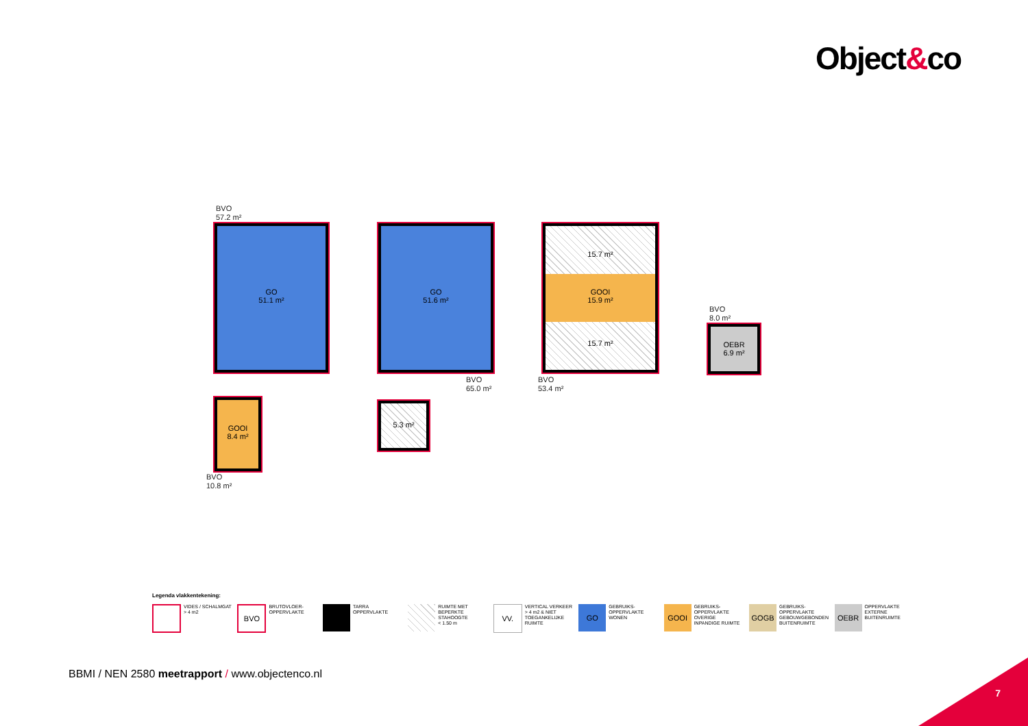Object&co
BVO
57.2 m²
GO
51.1 m²
GOOI
8.4 m²
BVO
10.8 m²
GO
51.6 m²
5.3 m²
BVO
65.0 m²
15.7 m²
GOOI
15.9 m²
15.7 m²
BVO
53.4 m²
BVO
8.0 m²
OEBR
6.9 m²
Legenda vlakkentekening:
VIDES / SCHALMGAT
> 4 m2
BVO
BRUTOVLOER-
OPPERVLAKTE
TARRA
OPPERVLAKTE
RUIMTE MET
BEPERKTE
STAHOOGTE
< 1.50 m
VV.
VERTICAL VERKEER
> 4 m2 & NIET
TOEGANKELIJKE
RUIMTE
GO
GEBRUIKS-
OPPERVLAKTE
WONEN
GOOI
GEBRUIKS-
OPPERVLAKTE
OVERIGE
INPANDIGE RUIMTE
GOGB
GEBRUIKS-
OPPERVLAKTE
GEBOUWGEBONDEN
BUITENRUIMTE
OEBR
OPPERVLAKTE
EXTERNE
BUITENRUIMTE
BBMI / NEN 2580 meetrapport / www.objectenco.nl
7